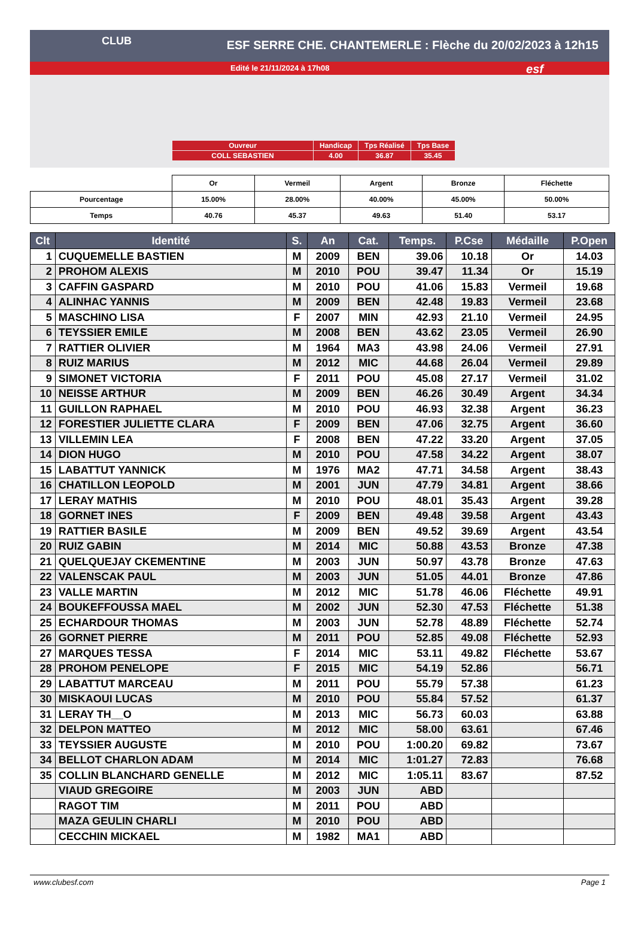ESF SERRE CHE. CHANTEMERLE : Flèche du 20/02/2023 à 12h15
Edité le 21/11/2024 à 17h08
CLUB
esf
| Ouvreur | Handicap | Tps Réalisé | Tps Base |
| COLL SEBASTIEN | 4.00 | 36.87 | 35.45 |
| | Or | Vermeil | Argent | Bronze | Fléchette |
| Pourcentage | 15.00% | 28.00% | 40.00% | 45.00% | 50.00% |
| Temps | 40.76 | 45.37 | 49.63 | 51.40 | 53.17 |
| Clt | Identité | S. | An | Cat. | Temps. | P.Cse | Médaille | P.Open |
| --- | --- | --- | --- | --- | --- | --- | --- | --- |
| 1 | CUQUEMELLE BASTIEN | M | 2009 | BEN | 39.06 | 10.18 | Or | 14.03 |
| 2 | PROHOM ALEXIS | M | 2010 | POU | 39.47 | 11.34 | Or | 15.19 |
| 3 | CAFFIN GASPARD | M | 2010 | POU | 41.06 | 15.83 | Vermeil | 19.68 |
| 4 | ALINHAC YANNIS | M | 2009 | BEN | 42.48 | 19.83 | Vermeil | 23.68 |
| 5 | MASCHINO LISA | F | 2007 | MIN | 42.93 | 21.10 | Vermeil | 24.95 |
| 6 | TEYSSIER EMILE | M | 2008 | BEN | 43.62 | 23.05 | Vermeil | 26.90 |
| 7 | RATTIER OLIVIER | M | 1964 | MA3 | 43.98 | 24.06 | Vermeil | 27.91 |
| 8 | RUIZ MARIUS | M | 2012 | MIC | 44.68 | 26.04 | Vermeil | 29.89 |
| 9 | SIMONET VICTORIA | F | 2011 | POU | 45.08 | 27.17 | Vermeil | 31.02 |
| 10 | NEISSE ARTHUR | M | 2009 | BEN | 46.26 | 30.49 | Argent | 34.34 |
| 11 | GUILLON RAPHAEL | M | 2010 | POU | 46.93 | 32.38 | Argent | 36.23 |
| 12 | FORESTIER JULIETTE CLARA | F | 2009 | BEN | 47.06 | 32.75 | Argent | 36.60 |
| 13 | VILLEMIN LEA | F | 2008 | BEN | 47.22 | 33.20 | Argent | 37.05 |
| 14 | DION HUGO | M | 2010 | POU | 47.58 | 34.22 | Argent | 38.07 |
| 15 | LABATTUT YANNICK | M | 1976 | MA2 | 47.71 | 34.58 | Argent | 38.43 |
| 16 | CHATILLON LEOPOLD | M | 2001 | JUN | 47.79 | 34.81 | Argent | 38.66 |
| 17 | LERAY MATHIS | M | 2010 | POU | 48.01 | 35.43 | Argent | 39.28 |
| 18 | GORNET INES | F | 2009 | BEN | 49.48 | 39.58 | Argent | 43.43 |
| 19 | RATTIER BASILE | M | 2009 | BEN | 49.52 | 39.69 | Argent | 43.54 |
| 20 | RUIZ GABIN | M | 2014 | MIC | 50.88 | 43.53 | Bronze | 47.38 |
| 21 | QUELQUEJAY CKEMENTINE | M | 2003 | JUN | 50.97 | 43.78 | Bronze | 47.63 |
| 22 | VALENSCAK PAUL | M | 2003 | JUN | 51.05 | 44.01 | Bronze | 47.86 |
| 23 | VALLE MARTIN | M | 2012 | MIC | 51.78 | 46.06 | Fléchette | 49.91 |
| 24 | BOUKEFFOUSSA MAEL | M | 2002 | JUN | 52.30 | 47.53 | Fléchette | 51.38 |
| 25 | ECHARDOUR THOMAS | M | 2003 | JUN | 52.78 | 48.89 | Fléchette | 52.74 |
| 26 | GORNET PIERRE | M | 2011 | POU | 52.85 | 49.08 | Fléchette | 52.93 |
| 27 | MARQUES TESSA | F | 2014 | MIC | 53.11 | 49.82 | Fléchette | 53.67 |
| 28 | PROHOM PENELOPE | F | 2015 | MIC | 54.19 | 52.86 | | 56.71 |
| 29 | LABATTUT MARCEAU | M | 2011 | POU | 55.79 | 57.38 | | 61.23 |
| 30 | MISKAOUI LUCAS | M | 2010 | POU | 55.84 | 57.52 | | 61.37 |
| 31 | LERAY TH__O | M | 2013 | MIC | 56.73 | 60.03 | | 63.88 |
| 32 | DELPON MATTEO | M | 2012 | MIC | 58.00 | 63.61 | | 67.46 |
| 33 | TEYSSIER AUGUSTE | M | 2010 | POU | 1:00.20 | 69.82 | | 73.67 |
| 34 | BELLOT CHARLON ADAM | M | 2014 | MIC | 1:01.27 | 72.83 | | 76.68 |
| 35 | COLLIN BLANCHARD GENELLE | M | 2012 | MIC | 1:05.11 | 83.67 | | 87.52 |
| | VIAUD GREGOIRE | M | 2003 | JUN | ABD | | | |
| | RAGOT TIM | M | 2011 | POU | ABD | | | |
| | MAZA GEULIN CHARLI | M | 2010 | POU | ABD | | | |
| | CECCHIN MICKAEL | M | 1982 | MA1 | ABD | | | |
www.clubesf.com Page 1